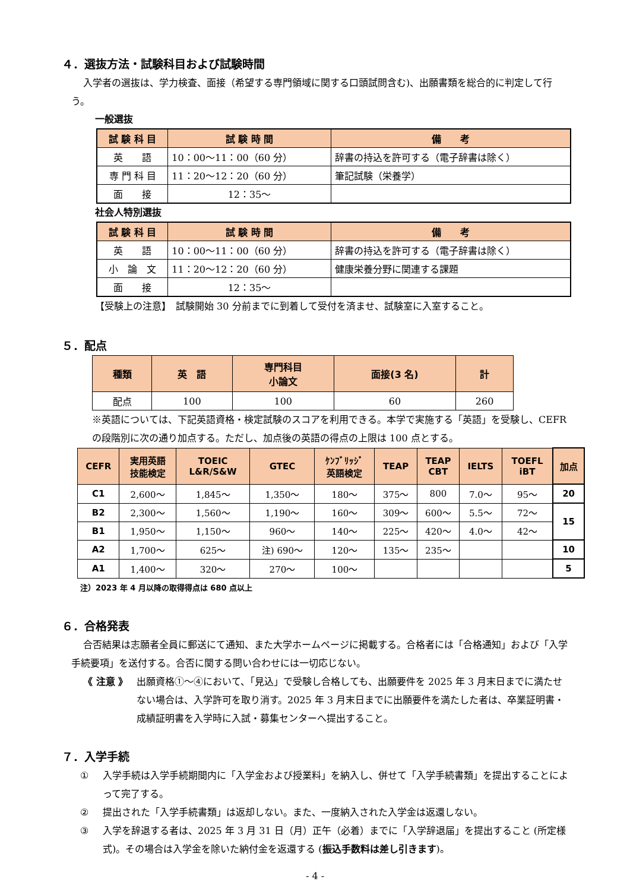４．選抜方法・試験科目および試験時間
入学者の選抜は、学力検査、面接（希望する専門領域に関する口頭試問含む)、出願書類を総合的に判定して行う。
一般選抜
| 試 験 科 目 | 試 験 時 間 | 備 考 |
| --- | --- | --- |
| 英 語 | 10：00～11：00（60 分） | 辞書の持込を許可する（電子辞書は除く） |
| 専 門 科 目 | 11：20～12：20（60 分） | 筆記試験（栄養学） |
| 面 接 | 12：35～ | |
社会人特別選抜
| 試 験 科 目 | 試 験 時 間 | 備 考 |
| --- | --- | --- |
| 英 語 | 10：00～11：00（60 分） | 辞書の持込を許可する（電子辞書は除く） |
| 小 論 文 | 11：20～12：20（60 分） | 健康栄養分野に関連する課題 |
| 面 接 | 12：35～ | |
【受験上の注意】　試験開始 30 分前までに到着して受付を済ませ、試験室に入室すること。
５．配点
| 種類 | 英 語 | 専門科目 小論文 | 面接(3 名) | 計 |
| --- | --- | --- | --- | --- |
| 配点 | 100 | 100 | 60 | 260 |
※英語については、下記英語資格・検定試験のスコアを利用できる。本学で実施する「英語」を受験し、CEFR の段階別に次の通り加点する。ただし、加点後の英語の得点の上限は 100 点とする。
| CEFR | 実用英語 技能検定 | TOEIC L&R/S&W | GTEC | ｹﾝﾌﾞﾘｯｼﾞ 英語検定 | TEAP | TEAP CBT | IELTS | TOEFL iBT | 加点 |
| --- | --- | --- | --- | --- | --- | --- | --- | --- | --- |
| C1 | 2,600～ | 1,845～ | 1,350～ | 180～ | 375～ | 800 | 7.0～ | 95～ | 20 |
| B2 | 2,300～ | 1,560～ | 1,190～ | 160～ | 309～ | 600～ | 5.5～ | 72～ | 15 |
| B1 | 1,950～ | 1,150～ | 960～ | 140～ | 225～ | 420～ | 4.0～ | 42～ | |
| A2 | 1,700～ | 625～ | 注) 690～ | 120～ | 135～ | 235～ | | | 10 |
| A1 | 1,400～ | 320～ | 270～ | 100～ | | | | | 5 |
注）2023 年 4 月以降の取得得点は 680 点以上
６．合格発表
合否結果は志願者全員に郵送にて通知、また大学ホームページに掲載する。合格者には「合格通知」および「入学手続要項」を送付する。合否に関する問い合わせには一切応じない。
《 注意 》 出願資格①～④において、「見込」で受験し合格しても、出願要件を 2025 年 3 月末日までに満たせない場合は、入学許可を取り消す。2025 年 3 月末日までに出願要件を満たした者は、卒業証明書・成績証明書を入学時に入試・募集センターへ提出すること。
７．入学手続
① 入学手続は入学手続期間内に「入学金および授業料」を納入し、併せて「入学手続書類」を提出することによって完了する。
② 提出された「入学手続書類」は返却しない。また、一度納入された入学金は返還しない。
③ 入学を辞退する者は、2025 年 3 月 31 日（月）正午（必着）までに「入学辞退届」を提出すること (所定様式)。その場合は入学金を除いた納付金を返還する (振込手数料は差し引きます)。
- 4 -